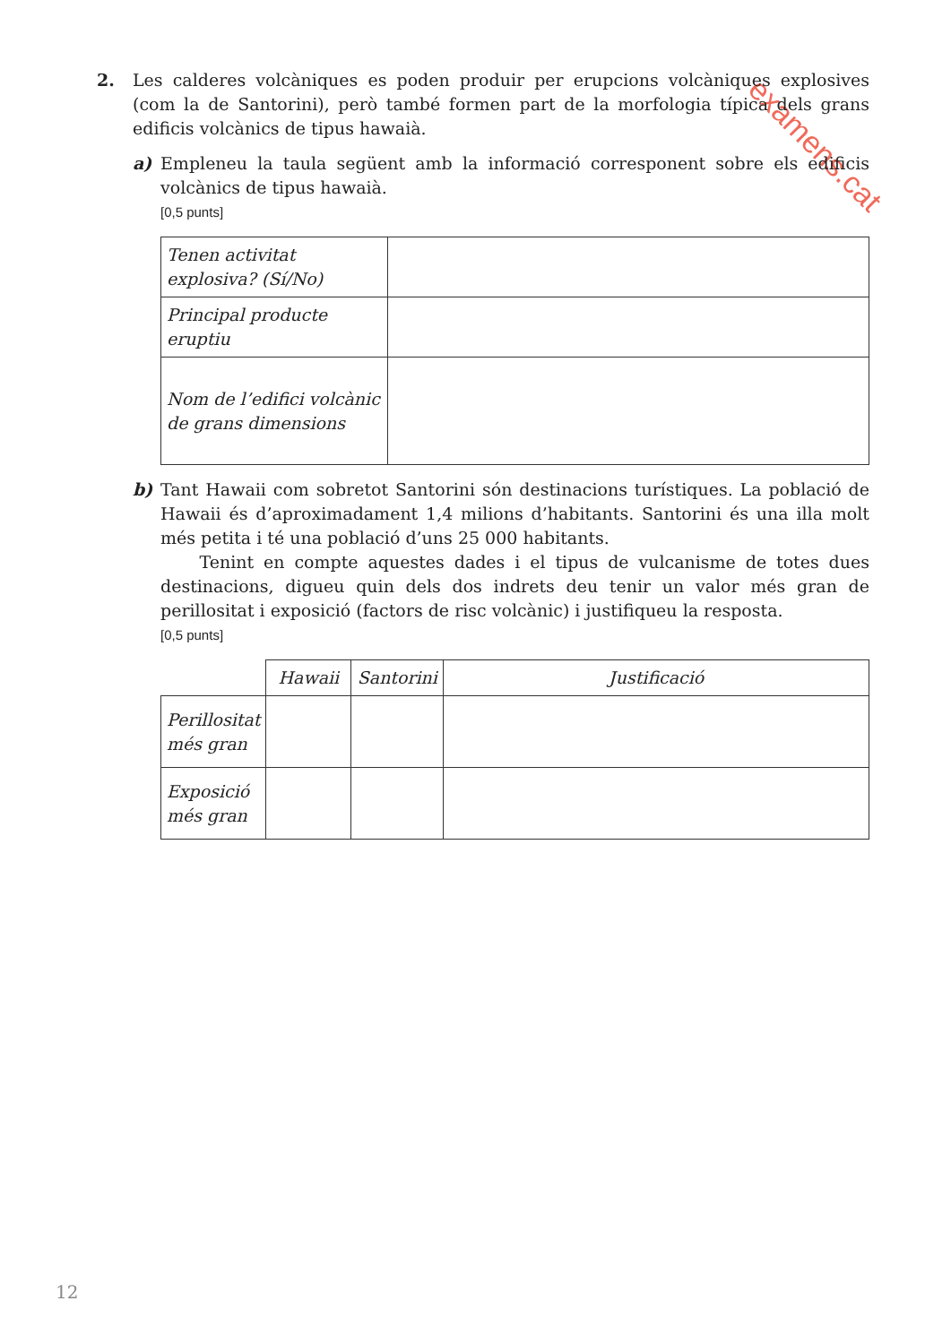examens.cat
2. Les calderes volcàniques es poden produir per erupcions volcàniques explosives (com la de Santorini), però també formen part de la morfologia típica dels grans edificis volcànics de tipus hawaià.
a) Empleneu la taula següent amb la informació corresponent sobre els edificis volcànics de tipus hawaià.
[0,5 punts]
| Tenen activitat explosiva? (Sí/No) | |
| Principal producte eruptiu | |
| Nom de l’edifici volcànic de grans dimensions | |
b) Tant Hawaii com sobretot Santorini són destinacions turístiques. La població de Hawaii és d’aproximadament 1,4 milions d’habitants. Santorini és una illa molt més petita i té una població d’uns 25 000 habitants.
Tenint en compte aquestes dades i el tipus de vulcanisme de totes dues destinacions, digueu quin dels dos indrets deu tenir un valor més gran de perillositat i exposició (factors de risc volcànic) i justifiqueu la resposta.
[0,5 punts]
| | Hawaii | Santorini | Justificació |
| --- | --- | --- | --- |
| Perillositat més gran | | | |
| Exposició més gran | | | |
12